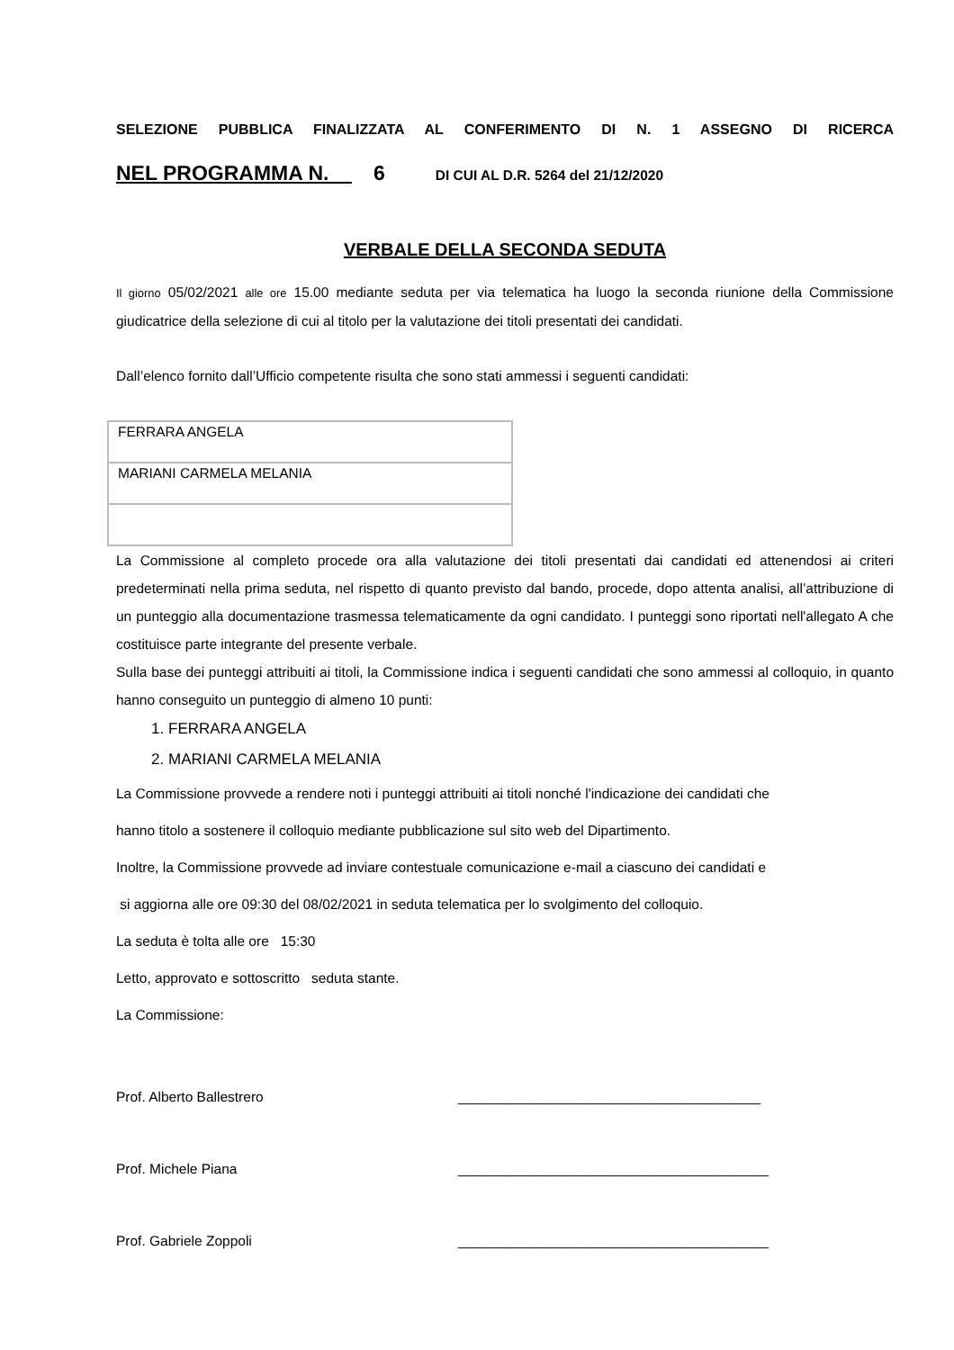SELEZIONE PUBBLICA FINALIZZATA AL CONFERIMENTO DI N. 1 ASSEGNO DI RICERCA
NEL PROGRAMMA N. 6 DI CUI AL D.R. 5264 del 21/12/2020
VERBALE DELLA SECONDA SEDUTA
Il giorno 05/02/2021 alle ore 15.00 mediante seduta per via telematica ha luogo la seconda riunione della Commissione giudicatrice della selezione di cui al titolo per la valutazione dei titoli presentati dei candidati.
Dall’elenco fornito dall’Ufficio competente risulta che sono stati ammessi i seguenti candidati:
| FERRARA ANGELA |
| MARIANI CARMELA MELANIA |
La Commissione al completo procede ora alla valutazione dei titoli presentati dai candidati ed attenendosi ai criteri predeterminati nella prima seduta, nel rispetto di quanto previsto dal bando, procede, dopo attenta analisi, all’attribuzione di un punteggio alla documentazione trasmessa telematicamente da ogni candidato. I punteggi sono riportati nell'allegato A che costituisce parte integrante del presente verbale.
Sulla base dei punteggi attribuiti ai titoli, la Commissione indica i seguenti candidati che sono ammessi al colloquio, in quanto hanno conseguito un punteggio di almeno 10 punti:
1. FERRARA ANGELA
2. MARIANI CARMELA MELANIA
La Commissione provvede a rendere noti i punteggi attribuiti ai titoli nonché l'indicazione dei candidati che
hanno titolo a sostenere il colloquio mediante pubblicazione sul sito web del Dipartimento.
Inoltre, la Commissione provvede ad inviare contestuale comunicazione e-mail a ciascuno dei candidati e
si aggiorna alle ore 09:30 del 08/02/2021 in seduta telematica per lo svolgimento del colloquio.
La seduta è tolta alle ore 15:30
Letto, approvato e sottoscritto seduta stante.
La Commissione:
Prof. Alberto Ballestrero _______________________________________
Prof. Michele Piana ________________________________________
Prof. Gabriele Zoppoli ________________________________________